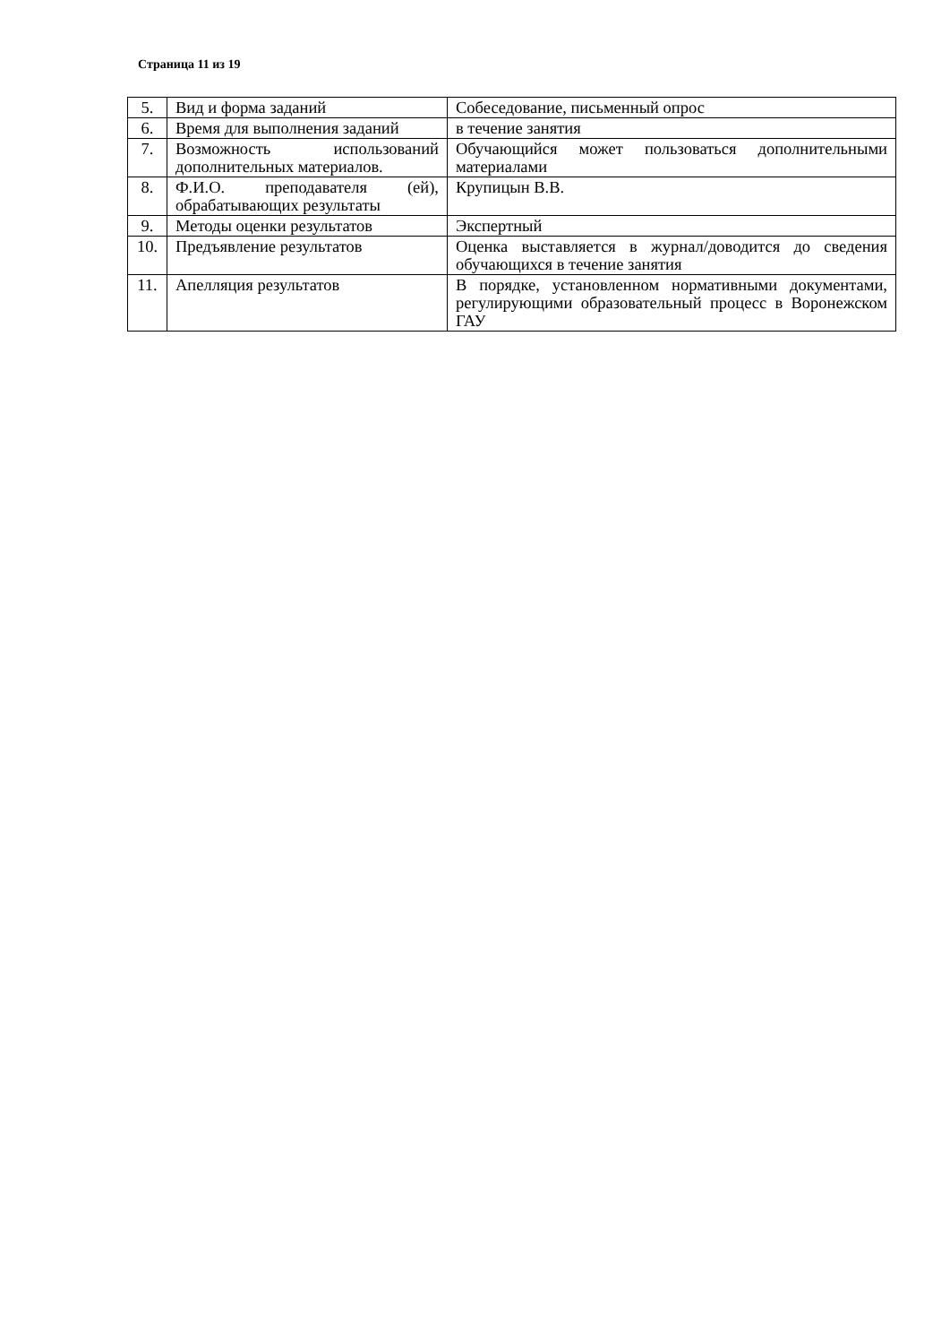Страница 11 из 19
| 5. | Вид и форма заданий | Собеседование, письменный опрос |
| 6. | Время для выполнения заданий | в течение занятия |
| 7. | Возможность использований дополнительных материалов. | Обучающийся может пользоваться дополнительными материалами |
| 8. | Ф.И.О. преподавателя (ей), обрабатывающих результаты | Крупицын В.В. |
| 9. | Методы оценки результатов | Экспертный |
| 10. | Предъявление результатов | Оценка выставляется в журнал/доводится до сведения обучающихся в течение занятия |
| 11. | Апелляция результатов | В порядке, установленном нормативными документами, регулирующими образовательный процесс в Воронежском ГАУ |